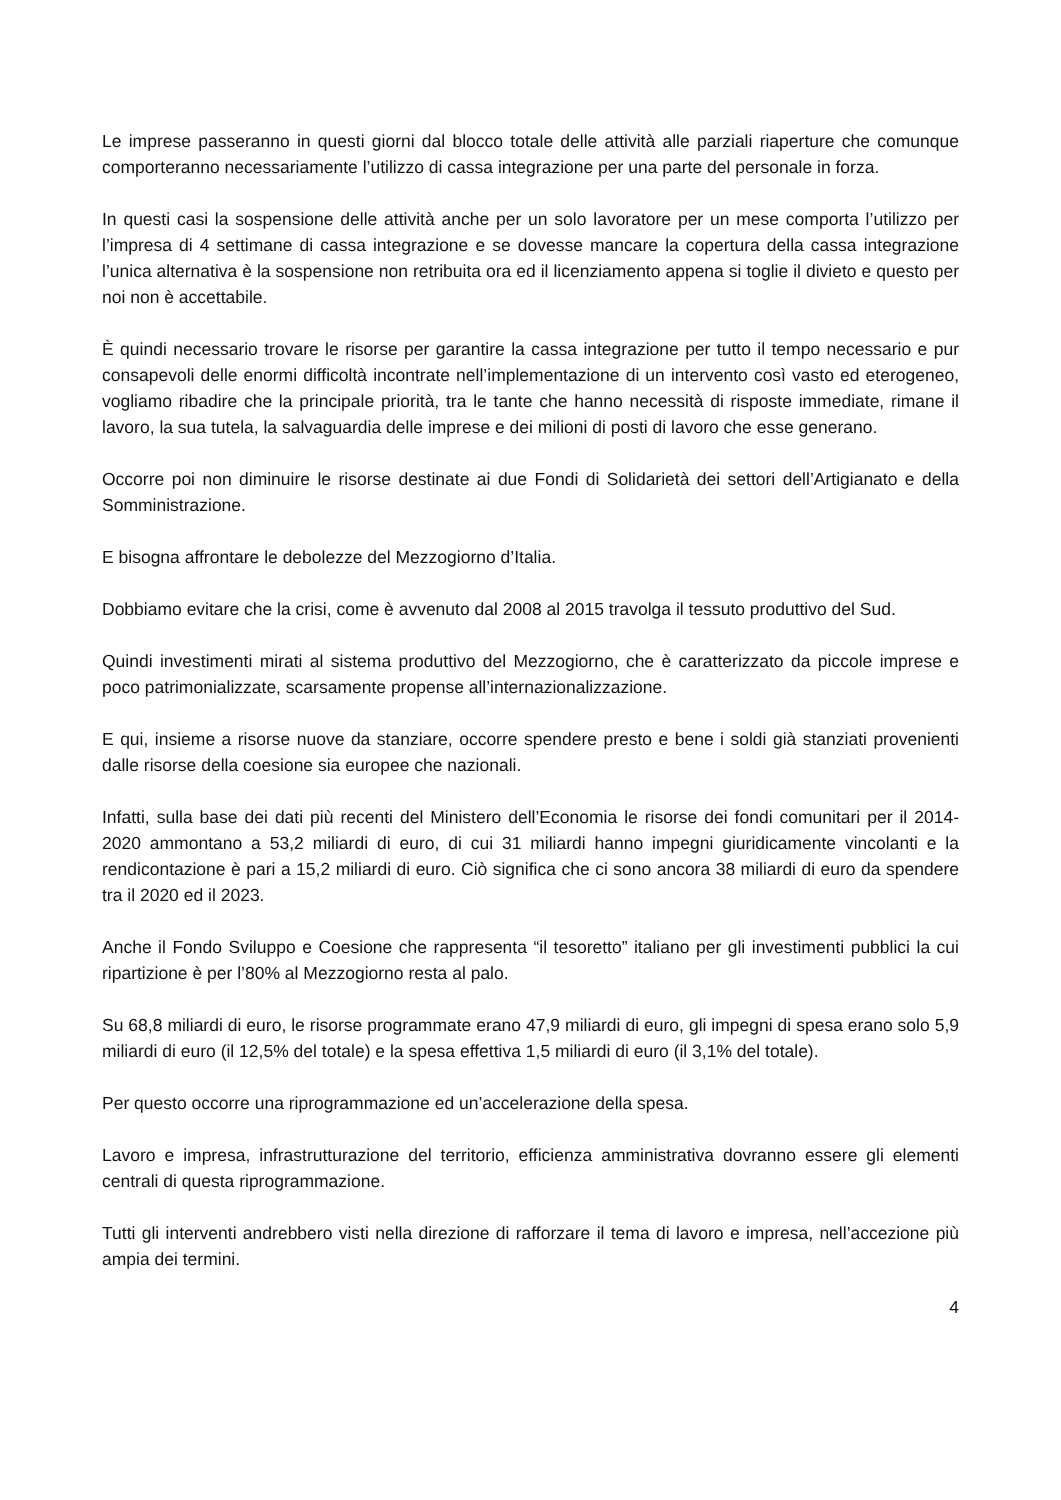Le imprese passeranno in questi giorni dal blocco totale delle attività alle parziali riaperture che comunque comporteranno necessariamente l’utilizzo di cassa integrazione per una parte del personale in forza.
In questi casi la sospensione delle attività anche per un solo lavoratore per un mese comporta l’utilizzo per l’impresa di 4 settimane di cassa integrazione e se dovesse mancare la copertura della cassa integrazione l’unica alternativa è la sospensione non retribuita ora ed il licenziamento appena si toglie il divieto e questo per noi non è accettabile.
È quindi necessario trovare le risorse per garantire la cassa integrazione per tutto il tempo necessario e pur consapevoli delle enormi difficoltà incontrate nell’implementazione di un intervento così vasto ed eterogeneo, vogliamo ribadire che la principale priorità, tra le tante che hanno necessità di risposte immediate, rimane il lavoro, la sua tutela, la salvaguardia delle imprese e dei milioni di posti di lavoro che esse generano.
Occorre poi non diminuire le risorse destinate ai due Fondi di Solidarietà dei settori dell’Artigianato e della Somministrazione.
E bisogna affrontare le debolezze del Mezzogiorno d’Italia.
Dobbiamo evitare che la crisi, come è avvenuto dal 2008 al 2015 travolga il tessuto produttivo del Sud.
Quindi investimenti mirati al sistema produttivo del Mezzogiorno, che è caratterizzato da piccole imprese e poco patrimonializzate, scarsamente propense all’internazionalizzazione.
E qui, insieme a risorse nuove da stanziare, occorre spendere presto e bene i soldi già stanziati provenienti dalle risorse della coesione sia europee che nazionali.
Infatti, sulla base dei dati più recenti del Ministero dell’Economia le risorse dei fondi comunitari per il 2014-2020 ammontano a 53,2 miliardi di euro, di cui 31 miliardi hanno impegni giuridicamente vincolanti e la rendicontazione è pari a 15,2 miliardi di euro. Ciò significa che ci sono ancora 38 miliardi di euro da spendere tra il 2020 ed il 2023.
Anche il Fondo Sviluppo e Coesione che rappresenta “il tesoretto” italiano per gli investimenti pubblici la cui ripartizione è per l’80% al Mezzogiorno resta al palo.
Su 68,8 miliardi di euro, le risorse programmate erano 47,9 miliardi di euro, gli impegni di spesa erano solo 5,9 miliardi di euro (il 12,5% del totale) e la spesa effettiva 1,5 miliardi di euro (il 3,1% del totale).
Per questo occorre una riprogrammazione ed un’accelerazione della spesa.
Lavoro e impresa, infrastrutturazione del territorio, efficienza amministrativa dovranno essere gli elementi centrali di questa riprogrammazione.
Tutti gli interventi andrebbero visti nella direzione di rafforzare il tema di lavoro e impresa, nell’accezione più ampia dei termini.
4